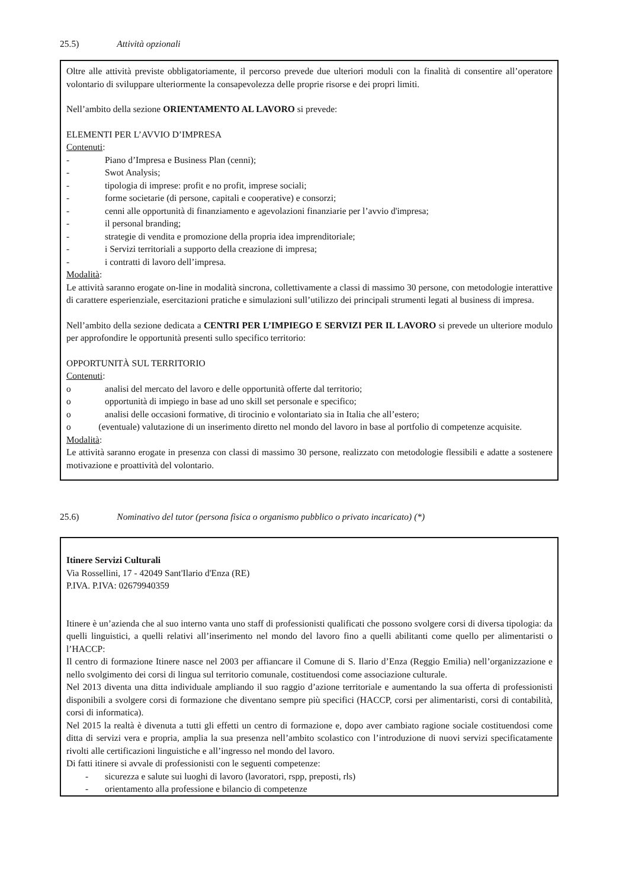25.5) Attività opzionali
Oltre alle attività previste obbligatoriamente, il percorso prevede due ulteriori moduli con la finalità di consentire all’operatore volontario di sviluppare ulteriormente la consapevolezza delle proprie risorse e dei propri limiti.
Nell’ambito della sezione ORIENTAMENTO AL LAVORO si prevede:
ELEMENTI PER L’AVVIO D’IMPRESA
Contenuti:
- Piano d’Impresa e Business Plan (cenni);
- Swot Analysis;
- tipologia di imprese: profit e no profit, imprese sociali;
- forme societarie (di persone, capitali e cooperative) e consorzi;
- cenni alle opportunità di finanziamento e agevolazioni finanziarie per l’avvio d'impresa;
- il personal branding;
- strategie di vendita e promozione della propria idea imprenditoriale;
- i Servizi territoriali a supporto della creazione di impresa;
- i contratti di lavoro dell’impresa.
Modalità:
Le attività saranno erogate on-line in modalità sincrona, collettivamente a classi di massimo 30 persone, con metodologie interattive di carattere esperienziale, esercitazioni pratiche e simulazioni sull’utilizzo dei principali strumenti legati al business di impresa.
Nell’ambito della sezione dedicata a CENTRI PER L’IMPIEGO E SERVIZI PER IL LAVORO si prevede un ulteriore modulo per approfondire le opportunità presenti sullo specifico territorio:
OPPORTUNITÀ SUL TERRITORIO
Contenuti:
o analisi del mercato del lavoro e delle opportunità offerte dal territorio;
o opportunità di impiego in base ad uno skill set personale e specifico;
o analisi delle occasioni formative, di tirocinio e volontariato sia in Italia che all’estero;
o (eventuale) valutazione di un inserimento diretto nel mondo del lavoro in base al portfolio di competenze acquisite.
Modalità:
Le attività saranno erogate in presenza con classi di massimo 30 persone, realizzato con metodologie flessibili e adatte a sostenere motivazione e proattività del volontario.
25.6) Nominativo del tutor (persona fisica o organismo pubblico o privato incaricato) (*)
Itinere Servizi Culturali
Via Rossellini, 17 - 42049 Sant'Ilario d'Enza (RE)
P.IVA. P.IVA: 02679940359
Itinere è un’azienda che al suo interno vanta uno staff di professionisti qualificati che possono svolgere corsi di diversa tipologia: da quelli linguistici, a quelli relativi all’inserimento nel mondo del lavoro fino a quelli abilitanti come quello per alimentaristi o l’HACCP:
Il centro di formazione Itinere nasce nel 2003 per affiancare il Comune di S. Ilario d’Enza (Reggio Emilia) nell’organizzazione e nello svolgimento dei corsi di lingua sul territorio comunale, costituendosi come associazione culturale.
Nel 2013 diventa una ditta individuale ampliando il suo raggio d’azione territoriale e aumentando la sua offerta di professionisti disponibili a svolgere corsi di formazione che diventano sempre più specifici (HACCP, corsi per alimentaristi, corsi di contabilità, corsi di informatica).
Nel 2015 la realtà è divenuta a tutti gli effetti un centro di formazione e, dopo aver cambiato ragione sociale costituendosi come ditta di servizi vera e propria, amplia la sua presenza nell’ambito scolastico con l’introduzione di nuovi servizi specificatamente rivolti alle certificazioni linguistiche e all’ingresso nel mondo del lavoro.
Di fatti itinere si avvale di professionisti con le seguenti competenze:
- sicurezza e salute sui luoghi di lavoro (lavoratori, rspp, preposti, rls)
- orientamento alla professione e bilancio di competenze